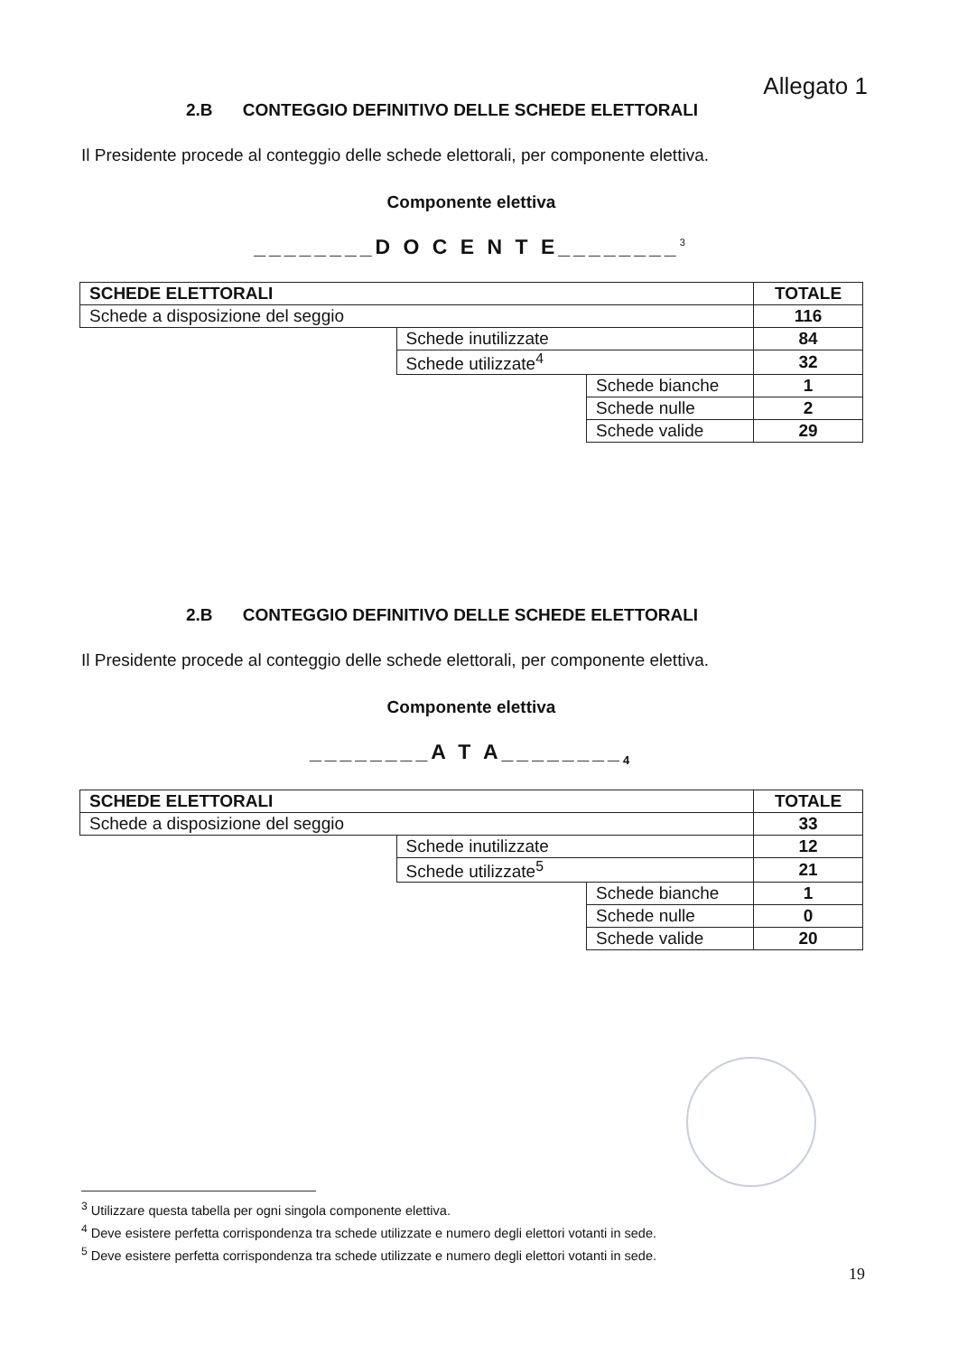Allegato 1
2.B CONTEGGIO DEFINITIVO DELLE SCHEDE ELETTORALI
Il Presidente procede al conteggio delle schede elettorali, per componente elettiva.
Componente elettiva
________D O C E N T E________<sup>3</sup>
| SCHEDE ELETTORALI | | | TOTALE |
| Schede a disposizione del seggio | | | 116 |
| | Schede inutilizzate | | 84 |
| | Schede utilizzate<sup>4</sup> | | 32 |
| | | Schede bianche | 1 |
| | | Schede nulle | 2 |
| | | Schede valide | 29 |
2.B CONTEGGIO DEFINITIVO DELLE SCHEDE ELETTORALI
Il Presidente procede al conteggio delle schede elettorali, per componente elettiva.
Componente elettiva
________A T A________<sub>4</sub>
| SCHEDE ELETTORALI | | | TOTALE |
| Schede a disposizione del seggio | | | 33 |
| | Schede inutilizzate | | 12 |
| | Schede utilizzate<sup>5</sup> | | 21 |
| | | Schede bianche | 1 |
| | | Schede nulle | 0 |
| | | Schede valide | 20 |
<sup>3</sup> Utilizzare questa tabella per ogni singola componente elettiva.
<sup>4</sup> Deve esistere perfetta corrispondenza tra schede utilizzate e numero degli elettori votanti in sede.
<sup>5</sup> Deve esistere perfetta corrispondenza tra schede utilizzate e numero degli elettori votanti in sede.
19